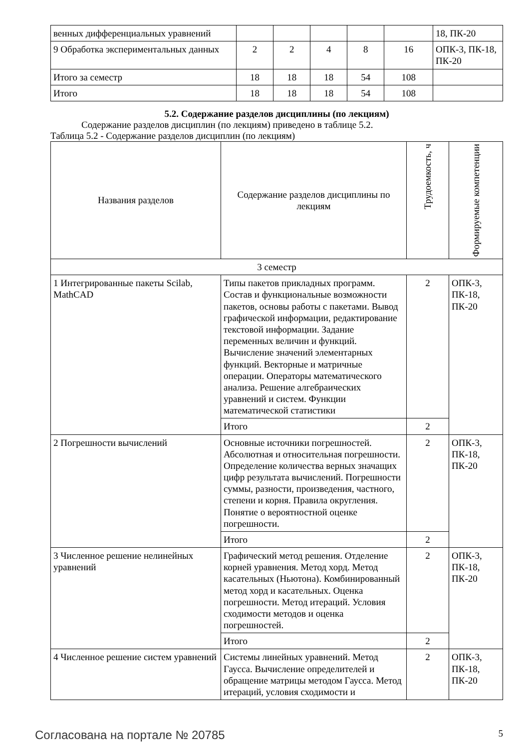| венных дифференциальных уравнений | | | | | | 18, ПК-20 |
| 9 Обработка экспериментальных данных | 2 | 2 | 4 | 8 | 16 | ОПК-3, ПК-18, ПК-20 |
| Итого за семестр | 18 | 18 | 18 | 54 | 108 | |
| Итого | 18 | 18 | 18 | 54 | 108 | |
5.2. Содержание разделов дисциплины (по лекциям)
Содержание разделов дисциплин (по лекциям) приведено в таблице 5.2.
Таблица 5.2 - Содержание разделов дисциплин (по лекциям)
| Названия разделов | Содержание разделов дисциплины по лекциям | Трудоемкость, ч | Формируемые компетенции |
| --- | --- | --- | --- |
| 3 семестр | | | |
| 1 Интегрированные пакеты Scilab, MathCAD | Типы пакетов прикладных программ. Состав и функциональные возможности пакетов, основы работы с пакетами. Вывод графической информации, редактирование текстовой информации. Задание переменных величин и функций. Вычисление значений элементарных функций. Векторные и матричные операции. Операторы математического анализа. Решение алгебраических уравнений и систем. Функции математической статистики | 2 | ОПК-3, ПК-18, ПК-20 |
| | Итого | 2 | |
| 2 Погрешности вычислений | Основные источники погрешностей. Абсолютная и относительная погрешности. Определение количества верных значащих цифр результата вычислений. Погрешности суммы, разности, произведения, частного, степени и корня. Правила округления. Понятие о вероятностной оценке погрешности. | 2 | ОПК-3, ПК-18, ПК-20 |
| | Итого | 2 | |
| 3 Численное решение нелинейных уравнений | Графический метод решения. Отделение корней уравнения. Метод хорд. Метод касательных (Ньютона). Комбинированный метод хорд и касательных. Оценка погрешности. Метод итераций. Условия сходимости методов и оценка погрешностей. | 2 | ОПК-3, ПК-18, ПК-20 |
| | Итого | 2 | |
| 4 Численное решение систем уравнений | Системы линейных уравнений. Метод Гаусса. Вычисление определителей и обращение матрицы методом Гаусса. Метод итераций, условия сходимости и | 2 | ОПК-3, ПК-18, ПК-20 |
Согласована на портале № 20785 5